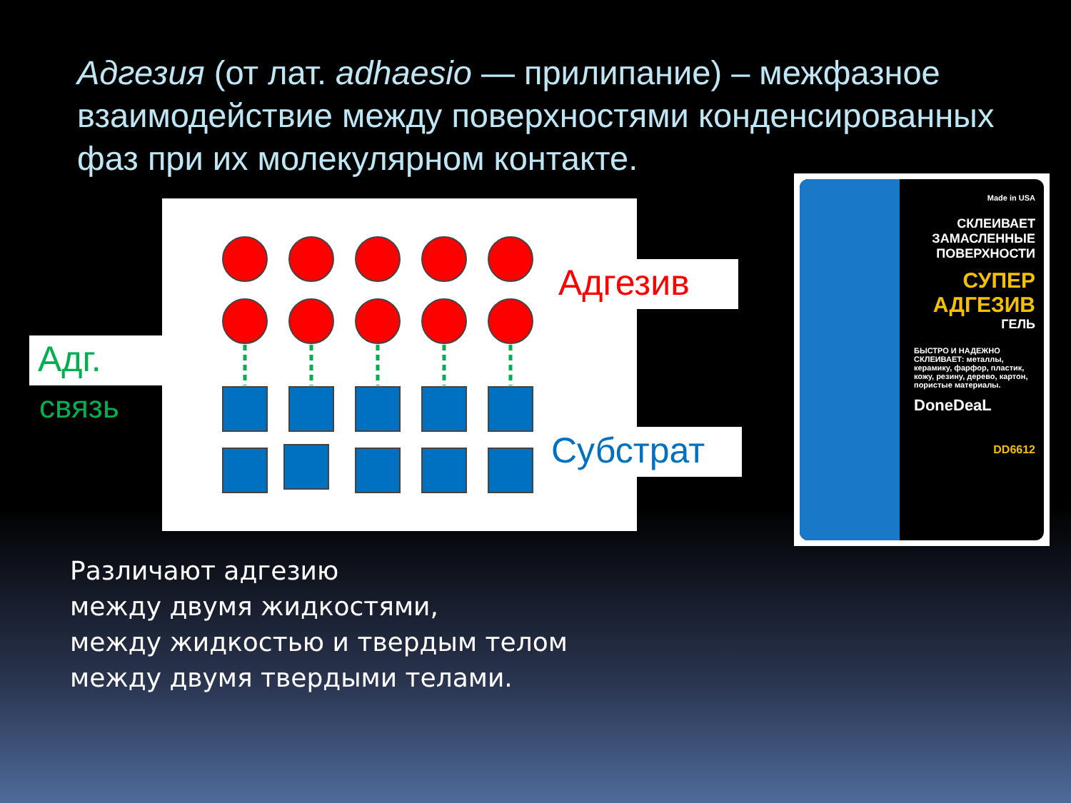Адгезия (от лат. adhaesio — прилипание) – межфазное взаимодействие между поверхностями конденсированных фаз при их молекулярном контакте.
Адг.
связь
Адгезив
Субстрат
Made in USA
СКЛЕИВАЕТ ЗАМАСЛЕННЫЕ ПОВЕРХНОСТИ
СУПЕР АДГЕЗИВ
ГЕЛЬ
БЫСТРО И НАДЕЖНО СКЛЕИВАЕТ: металлы, керамику, фарфор, пластик, кожу, резину, дерево, картон, пористые материалы.
DoneDeaL
DD6612
Различают адгезию
между двумя жидкостями,
между жидкостью и твердым телом
между двумя твердыми телами.